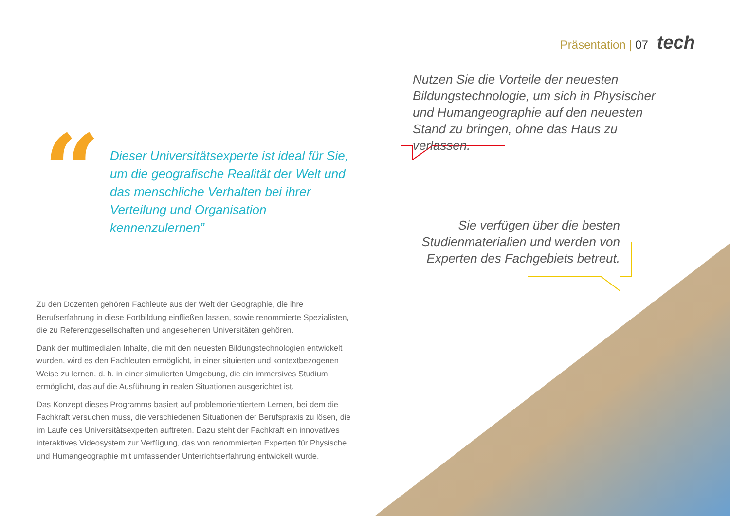Präsentation | 07 tech
Nutzen Sie die Vorteile der neuesten Bildungstechnologie, um sich in Physischer und Humangeographie auf den neuesten Stand zu bringen, ohne das Haus zu verlassen.
Sie verfügen über die besten Studienmaterialien und werden von Experten des Fachgebiets betreut.
“
Dieser Universitätsexperte ist ideal für Sie, um die geografische Realität der Welt und das menschliche Verhalten bei ihrer Verteilung und Organisation kennenzulernen”
Zu den Dozenten gehören Fachleute aus der Welt der Geographie, die ihre Berufserfahrung in diese Fortbildung einfließen lassen, sowie renommierte Spezialisten, die zu Referenzgesellschaften und angesehenen Universitäten gehören.
Dank der multimedialen Inhalte, die mit den neuesten Bildungstechnologien entwickelt wurden, wird es den Fachleuten ermöglicht, in einer situierten und kontextbezogenen Weise zu lernen, d. h. in einer simulierten Umgebung, die ein immersives Studium ermöglicht, das auf die Ausführung in realen Situationen ausgerichtet ist.
Das Konzept dieses Programms basiert auf problemorientiertem Lernen, bei dem die Fachkraft versuchen muss, die verschiedenen Situationen der Berufspraxis zu lösen, die im Laufe des Universitätsexperten auftreten. Dazu steht der Fachkraft ein innovatives interaktives Videosystem zur Verfügung, das von renommierten Experten für Physische und Humangeographie mit umfassender Unterrichtserfahrung entwickelt wurde.